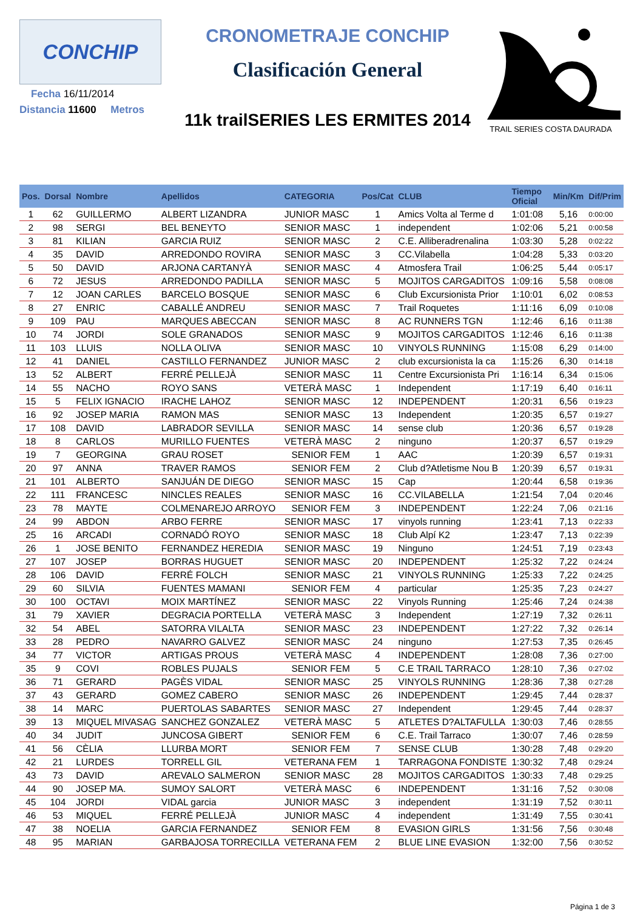CONCHIP
Fecha 16/11/2014
Distancia 11600 Metros
CRONOMETRAJE CONCHIP
Clasificación General
11k trailSERIES LES ERMITES 2014
TRAIL SERIES COSTA DAURADA
| Pos. | Dorsal | Nombre | Apellidos | CATEGORIA | Pos/Cat | CLUB | Tiempo Oficial | Min/Km | Dif/Prim |
| --- | --- | --- | --- | --- | --- | --- | --- | --- | --- |
| 1 | 62 | GUILLERMO | ALBERT LIZANDRA | JUNIOR MASC | 1 | Amics Volta al Terme d | 1:01:08 | 5,16 | 0:00:00 |
| 2 | 98 | SERGI | BEL BENEYTO | SENIOR MASC | 1 | independent | 1:02:06 | 5,21 | 0:00:58 |
| 3 | 81 | KILIAN | GARCIA RUIZ | SENIOR MASC | 2 | C.E. Alliberadrenalina | 1:03:30 | 5,28 | 0:02:22 |
| 4 | 35 | DAVID | ARREDONDO ROVIRA | SENIOR MASC | 3 | CC.Vilabella | 1:04:28 | 5,33 | 0:03:20 |
| 5 | 50 | DAVID | ARJONA CARTANYÀ | SENIOR MASC | 4 | Atmosfera Trail | 1:06:25 | 5,44 | 0:05:17 |
| 6 | 72 | JESUS | ARREDONDO PADILLA | SENIOR MASC | 5 | MOJITOS CARGADITOS | 1:09:16 | 5,58 | 0:08:08 |
| 7 | 12 | JOAN CARLES | BARCELO BOSQUE | SENIOR MASC | 6 | Club Excursionista Prior | 1:10:01 | 6,02 | 0:08:53 |
| 8 | 27 | ENRIC | CABALLÉ ANDREU | SENIOR MASC | 7 | Trail Roquetes | 1:11:16 | 6,09 | 0:10:08 |
| 9 | 109 | PAU | MARQUES ABECCAN | SENIOR MASC | 8 | AC RUNNERS TGN | 1:12:46 | 6,16 | 0:11:38 |
| 10 | 74 | JORDI | SOLE GRANADOS | SENIOR MASC | 9 | MOJITOS CARGADITOS | 1:12:46 | 6,16 | 0:11:38 |
| 11 | 103 | LLUIS | NOLLA OLIVA | SENIOR MASC | 10 | VINYOLS RUNNING | 1:15:08 | 6,29 | 0:14:00 |
| 12 | 41 | DANIEL | CASTILLO FERNANDEZ | JUNIOR MASC | 2 | club excursionista la ca | 1:15:26 | 6,30 | 0:14:18 |
| 13 | 52 | ALBERT | FERRÉ PELLEJÀ | SENIOR MASC | 11 | Centre Excursionista Pri | 1:16:14 | 6,34 | 0:15:06 |
| 14 | 55 | NACHO | ROYO SANS | VETERÀ MASC | 1 | Independent | 1:17:19 | 6,40 | 0:16:11 |
| 15 | 5 | FELIX IGNACIO | IRACHE LAHOZ | SENIOR MASC | 12 | INDEPENDENT | 1:20:31 | 6,56 | 0:19:23 |
| 16 | 92 | JOSEP MARIA | RAMON MAS | SENIOR MASC | 13 | Independent | 1:20:35 | 6,57 | 0:19:27 |
| 17 | 108 | DAVID | LABRADOR SEVILLA | SENIOR MASC | 14 | sense club | 1:20:36 | 6,57 | 0:19:28 |
| 18 | 8 | CARLOS | MURILLO FUENTES | VETERÀ MASC | 2 | ninguno | 1:20:37 | 6,57 | 0:19:29 |
| 19 | 7 | GEORGINA | GRAU ROSET | SENIOR FEM | 1 | AAC | 1:20:39 | 6,57 | 0:19:31 |
| 20 | 97 | ANNA | TRAVER RAMOS | SENIOR FEM | 2 | Club d?Atletisme Nou B | 1:20:39 | 6,57 | 0:19:31 |
| 21 | 101 | ALBERTO | SANJUÁN DE DIEGO | SENIOR MASC | 15 | Cap | 1:20:44 | 6,58 | 0:19:36 |
| 22 | 111 | FRANCESC | NINCLES REALES | SENIOR MASC | 16 | CC.VILABELLA | 1:21:54 | 7,04 | 0:20:46 |
| 23 | 78 | MAYTE | COLMENAREJO ARROYO | SENIOR FEM | 3 | INDEPENDENT | 1:22:24 | 7,06 | 0:21:16 |
| 24 | 99 | ABDON | ARBO FERRE | SENIOR MASC | 17 | vinyols running | 1:23:41 | 7,13 | 0:22:33 |
| 25 | 16 | ARCADI | CORNADÓ ROYO | SENIOR MASC | 18 | Club Alpí K2 | 1:23:47 | 7,13 | 0:22:39 |
| 26 | 1 | JOSE BENITO | FERNANDEZ HEREDIA | SENIOR MASC | 19 | Ninguno | 1:24:51 | 7,19 | 0:23:43 |
| 27 | 107 | JOSEP | BORRAS HUGUET | SENIOR MASC | 20 | INDEPENDENT | 1:25:32 | 7,22 | 0:24:24 |
| 28 | 106 | DAVID | FERRÉ FOLCH | SENIOR MASC | 21 | VINYOLS RUNNING | 1:25:33 | 7,22 | 0:24:25 |
| 29 | 60 | SILVIA | FUENTES MAMANI | SENIOR FEM | 4 | particular | 1:25:35 | 7,23 | 0:24:27 |
| 30 | 100 | OCTAVI | MOIX MARTÍNEZ | SENIOR MASC | 22 | Vinyols Running | 1:25:46 | 7,24 | 0:24:38 |
| 31 | 79 | XAVIER | DEGRACIA PORTELLA | VETERÀ MASC | 3 | Independent | 1:27:19 | 7,32 | 0:26:11 |
| 32 | 54 | ABEL | SATORRA VILALTA | SENIOR MASC | 23 | INDEPENDENT | 1:27:22 | 7,32 | 0:26:14 |
| 33 | 28 | PEDRO | NAVARRO GALVEZ | SENIOR MASC | 24 | ninguno | 1:27:53 | 7,35 | 0:26:45 |
| 34 | 77 | VICTOR | ARTIGAS PROUS | VETERÀ MASC | 4 | INDEPENDENT | 1:28:08 | 7,36 | 0:27:00 |
| 35 | 9 | COVI | ROBLES PUJALS | SENIOR FEM | 5 | C.E TRAIL TARRACO | 1:28:10 | 7,36 | 0:27:02 |
| 36 | 71 | GERARD | PAGÈS VIDAL | SENIOR MASC | 25 | VINYOLS RUNNING | 1:28:36 | 7,38 | 0:27:28 |
| 37 | 43 | GERARD | GOMEZ CABERO | SENIOR MASC | 26 | INDEPENDENT | 1:29:45 | 7,44 | 0:28:37 |
| 38 | 14 | MARC | PUERTOLAS SABARTES | SENIOR MASC | 27 | Independent | 1:29:45 | 7,44 | 0:28:37 |
| 39 | 13 | MIQUEL MIVASAG | SANCHEZ GONZALEZ | VETERÀ MASC | 5 | ATLETES D?ALTAFULLA | 1:30:03 | 7,46 | 0:28:55 |
| 40 | 34 | JUDIT | JUNCOSA GIBERT | SENIOR FEM | 6 | C.E. Trail Tarraco | 1:30:07 | 7,46 | 0:28:59 |
| 41 | 56 | CÈLIA | LLURBA MORT | SENIOR FEM | 7 | SENSE CLUB | 1:30:28 | 7,48 | 0:29:20 |
| 42 | 21 | LURDES | TORRELL GIL | VETERANA FEM | 1 | TARRAGONA FONDISTE | 1:30:32 | 7,48 | 0:29:24 |
| 43 | 73 | DAVID | AREVALO SALMERON | SENIOR MASC | 28 | MOJITOS CARGADITOS | 1:30:33 | 7,48 | 0:29:25 |
| 44 | 90 | JOSEP MA. | SUMOY SALORT | VETERÀ MASC | 6 | INDEPENDENT | 1:31:16 | 7,52 | 0:30:08 |
| 45 | 104 | JORDI | VIDAL garcia | JUNIOR MASC | 3 | independent | 1:31:19 | 7,52 | 0:30:11 |
| 46 | 53 | MIQUEL | FERRÉ PELLEJÀ | JUNIOR MASC | 4 | independent | 1:31:49 | 7,55 | 0:30:41 |
| 47 | 38 | NOELIA | GARCIA FERNANDEZ | SENIOR FEM | 8 | EVASION GIRLS | 1:31:56 | 7,56 | 0:30:48 |
| 48 | 95 | MARIAN | GARBAJOSA TORRECILLA | VETERANA FEM | 2 | BLUE LINE EVASION | 1:32:00 | 7,56 | 0:30:52 |
Página 1 de 3